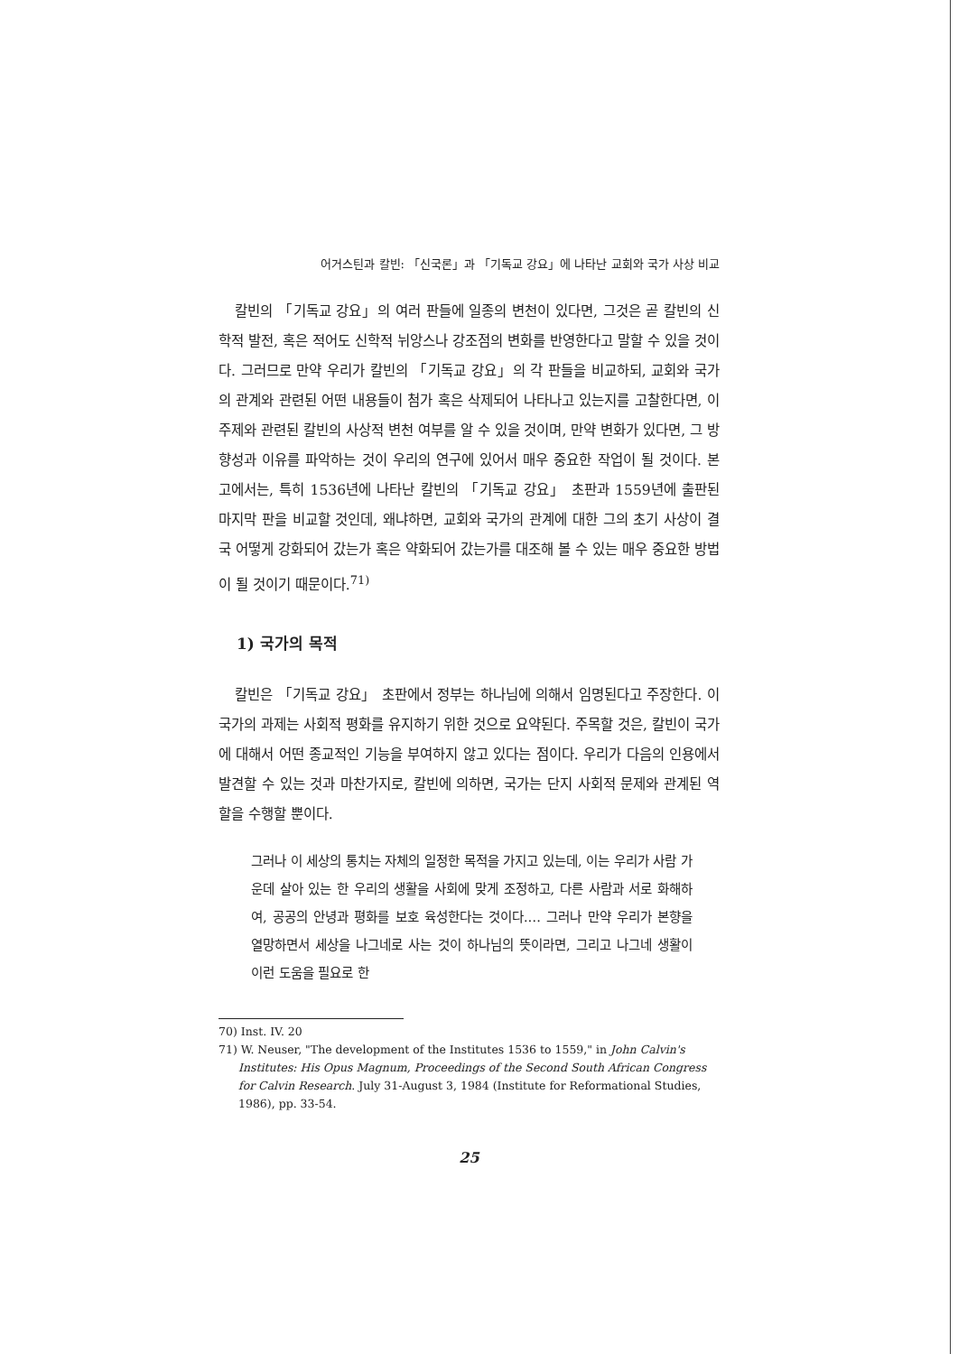어거스틴과 칼빈: 「신국론」과 「기독교 강요」에 나타난 교회와 국가 사상 비교
칼빈의 「기독교 강요」의 여러 판들에 일종의 변천이 있다면, 그것은 곧 칼빈의 신학적 발전, 혹은 적어도 신학적 뉘앙스나 강조점의 변화를 반영한다고 말할 수 있을 것이다. 그러므로 만약 우리가 칼빈의 「기독교 강요」의 각 판들을 비교하되, 교회와 국가의 관계와 관련된 어떤 내용들이 첨가 혹은 삭제되어 나타나고 있는지를 고찰한다면, 이 주제와 관련된 칼빈의 사상적 변천 여부를 알 수 있을 것이며, 만약 변화가 있다면, 그 방향성과 이유를 파악하는 것이 우리의 연구에 있어서 매우 중요한 작업이 될 것이다. 본 고에서는, 특히 1536년에 나타난 칼빈의 「기독교 강요」 초판과 1559년에 출판된 마지막 판을 비교할 것인데, 왜냐하면, 교회와 국가의 관계에 대한 그의 초기 사상이 결국 어떻게 강화되어 갔는가 혹은 약화되어 갔는가를 대조해 볼 수 있는 매우 중요한 방법이 될 것이기 때문이다.<sup>71)</sup>
1) 국가의 목적
칼빈은 「기독교 강요」 초판에서 정부는 하나님에 의해서 임명된다고 주장한다. 이 국가의 과제는 사회적 평화를 유지하기 위한 것으로 요약된다. 주목할 것은, 칼빈이 국가에 대해서 어떤 종교적인 기능을 부여하지 않고 있다는 점이다. 우리가 다음의 인용에서 발견할 수 있는 것과 마찬가지로, 칼빈에 의하면, 국가는 단지 사회적 문제와 관계된 역할을 수행할 뿐이다.
그러나 이 세상의 통치는 자체의 일정한 목적을 가지고 있는데, 이는 우리가 사람 가운데 살아 있는 한 우리의 생활을 사회에 맞게 조정하고, 다른 사람과 서로 화해하여, 공공의 안녕과 평화를 보호 육성한다는 것이다.… 그러나 만약 우리가 본향을 열망하면서 세상을 나그네로 사는 것이 하나님의 뜻이라면, 그리고 나그네 생활이 이런 도움을 필요로 한
70) Inst. IV. 20
71) W. Neuser, "The development of the Institutes 1536 to 1559," in John Calvin's Institutes: His Opus Magnum, Proceedings of the Second South African Congress for Calvin Research. July 31-August 3, 1984 (Institute for Reformational Studies, 1986), pp. 33-54.
25